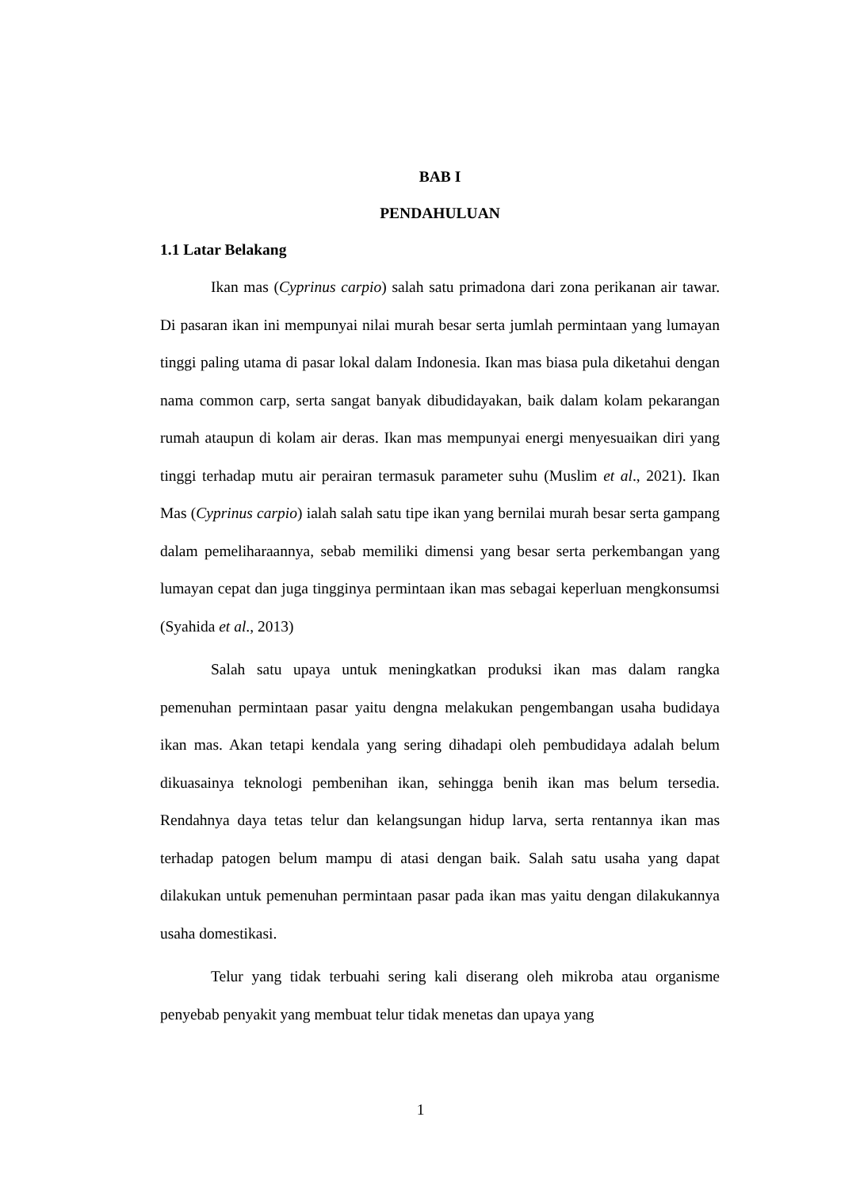BAB I
PENDAHULUAN
1.1 Latar Belakang
Ikan mas (Cyprinus carpio) salah satu primadona dari zona perikanan air tawar. Di pasaran ikan ini mempunyai nilai murah besar serta jumlah permintaan yang lumayan tinggi paling utama di pasar lokal dalam Indonesia. Ikan mas biasa pula diketahui dengan nama common carp, serta sangat banyak dibudidayakan, baik dalam kolam pekarangan rumah ataupun di kolam air deras. Ikan mas mempunyai energi menyesuaikan diri yang tinggi terhadap mutu air perairan termasuk parameter suhu (Muslim et al., 2021). Ikan Mas (Cyprinus carpio) ialah salah satu tipe ikan yang bernilai murah besar serta gampang dalam pemeliharaannya, sebab memiliki dimensi yang besar serta perkembangan yang lumayan cepat dan juga tingginya permintaan ikan mas sebagai keperluan mengkonsumsi (Syahida et al., 2013)
Salah satu upaya untuk meningkatkan produksi ikan mas dalam rangka pemenuhan permintaan pasar yaitu dengna melakukan pengembangan usaha budidaya ikan mas. Akan tetapi kendala yang sering dihadapi oleh pembudidaya adalah belum dikuasainya teknologi pembenihan ikan, sehingga benih ikan mas belum tersedia. Rendahnya daya tetas telur dan kelangsungan hidup larva, serta rentannya ikan mas terhadap patogen belum mampu di atasi dengan baik. Salah satu usaha yang dapat dilakukan untuk pemenuhan permintaan pasar pada ikan mas yaitu dengan dilakukannya usaha domestikasi.
Telur yang tidak terbuahi sering kali diserang oleh mikroba atau organisme penyebab penyakit yang membuat telur tidak menetas dan upaya yang
1